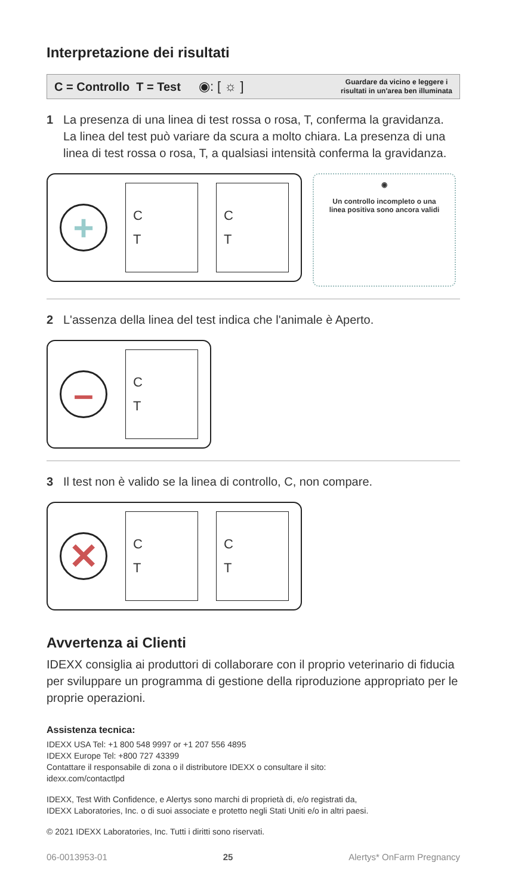Interpretazione dei risultati
C = Controllo T = Test ◉: [ ☼ ] Guardare da vicino e leggere i
risultati in un'area ben illuminata
1 La presenza di una linea di test rossa o rosa, T, conferma la gravidanza. La linea del test può variare da scura a molto chiara. La presenza di una linea di test rossa o rosa, T, a qualsiasi intensità conferma la gravidanza.
+
C
T
C
T
◉
Un controllo incompleto o una
linea positiva sono ancora validi
2 L'assenza della linea del test indica che l'animale è Aperto.
–
C
T
3 Il test non è valido se la linea di controllo, C, non compare.
✕
C
T
C
T
Avvertenza ai Clienti
IDEXX consiglia ai produttori di collaborare con il proprio veterinario di fiducia per sviluppare un programma di gestione della riproduzione appropriato per le proprie operazioni.
Assistenza tecnica:
IDEXX USA Tel: +1 800 548 9997 or +1 207 556 4895
IDEXX Europe Tel: +800 727 43399
Contattare il responsabile di zona o il distributore IDEXX o consultare il sito:
idexx.com/contactlpd
IDEXX, Test With Confidence, e Alertys sono marchi di proprietà di, e/o registrati da,
IDEXX Laboratories, Inc. o di suoi associate e protetto negli Stati Uniti e/o in altri paesi.
© 2021 IDEXX Laboratories, Inc. Tutti i diritti sono riservati.
06-0013953-01 25 Alertys* OnFarm Pregnancy